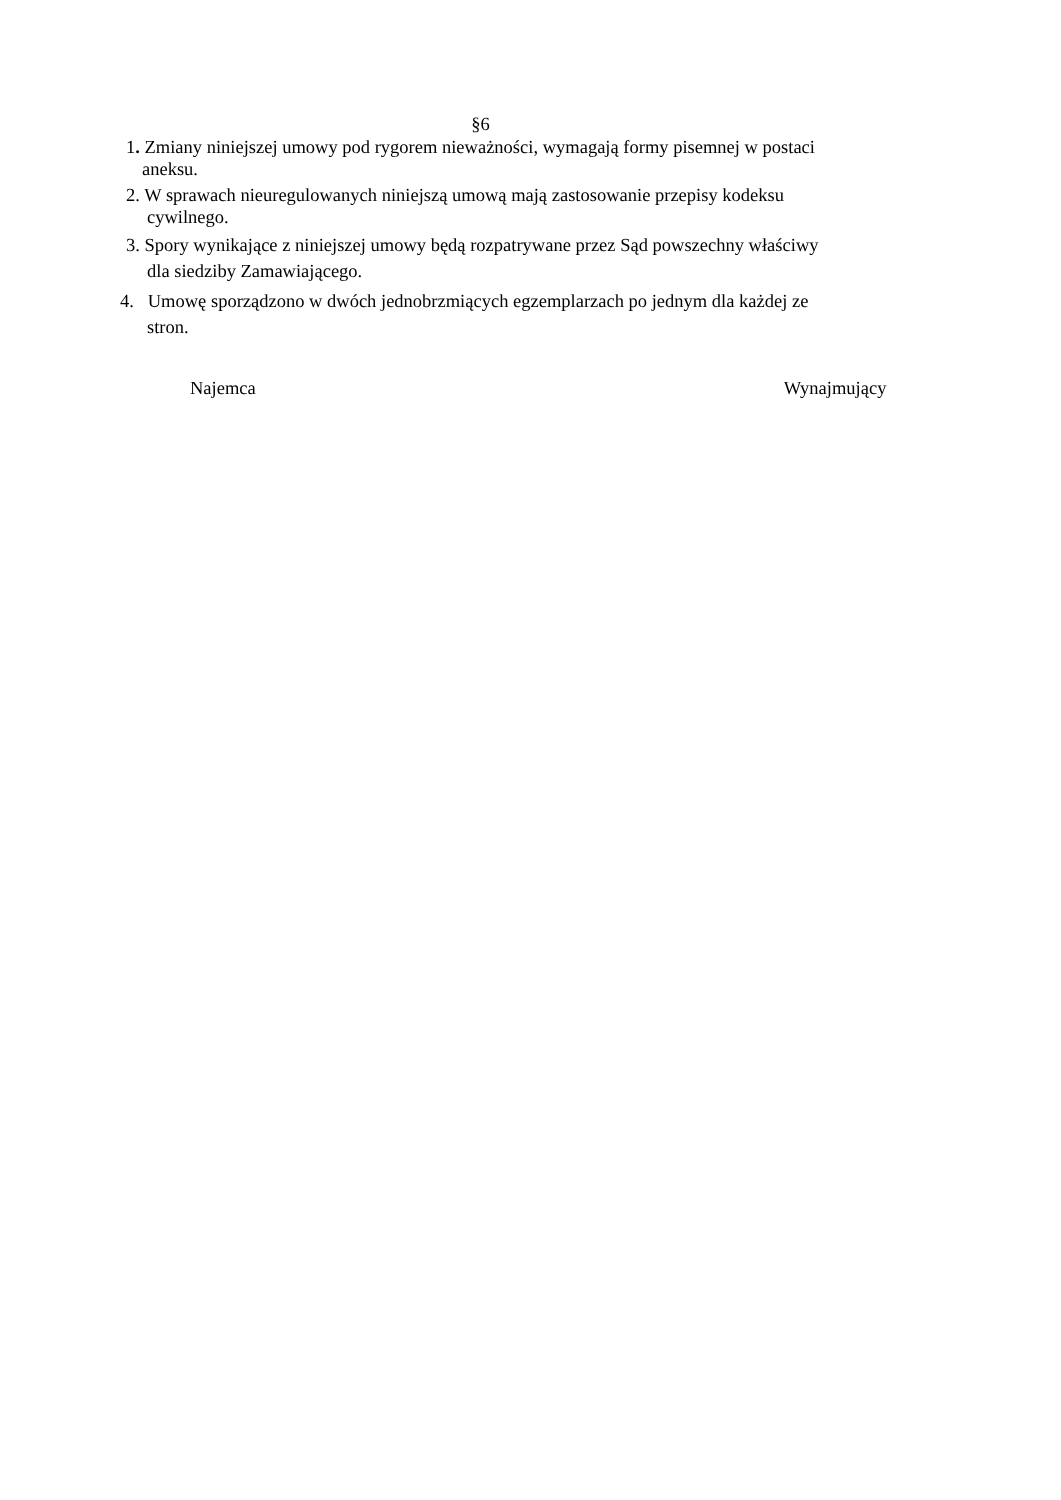§6
1. Zmiany niniejszej umowy pod rygorem nieważności, wymagają formy pisemnej w postaci
aneksu.
2. W sprawach nieuregulowanych niniejszą umową mają zastosowanie przepisy kodeksu
cywilnego.
3. Spory wynikające z niniejszej umowy będą rozpatrywane przez Sąd powszechny właściwy
dla siedziby Zamawiającego.
4. Umowę sporządzono w dwóch jednobrzmiących egzemplarzach po jednym dla każdej ze
stron.
Najemca Wynajmujący